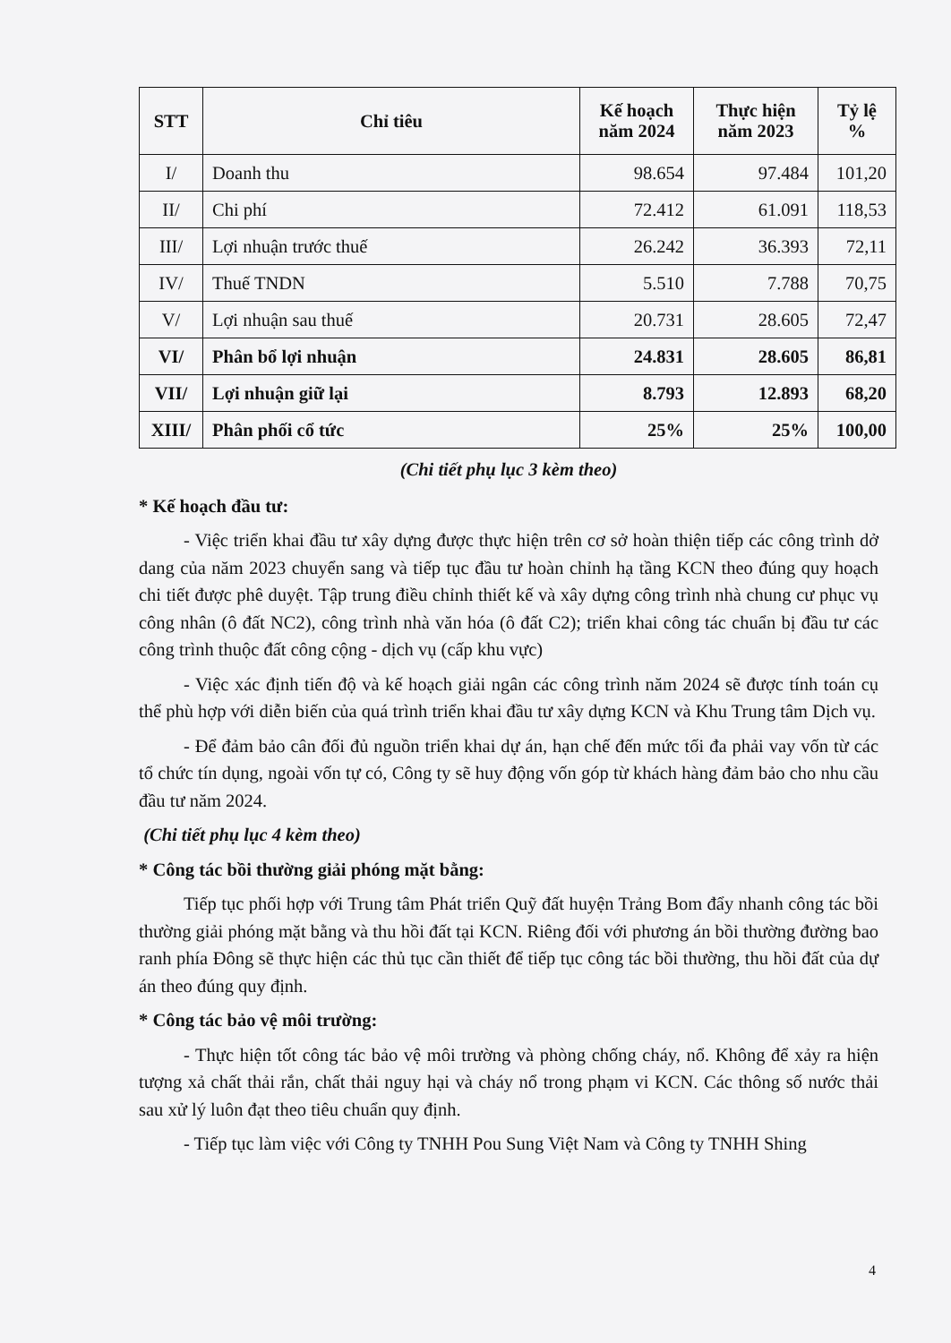| STT | Chỉ tiêu | Kế hoạch năm 2024 | Thực hiện năm 2023 | Tỷ lệ % |
| --- | --- | --- | --- | --- |
| I/ | Doanh thu | 98.654 | 97.484 | 101,20 |
| II/ | Chi phí | 72.412 | 61.091 | 118,53 |
| III/ | Lợi nhuận trước thuế | 26.242 | 36.393 | 72,11 |
| IV/ | Thuế TNDN | 5.510 | 7.788 | 70,75 |
| V/ | Lợi nhuận sau thuế | 20.731 | 28.605 | 72,47 |
| VI/ | Phân bổ lợi nhuận | 24.831 | 28.605 | 86,81 |
| VII/ | Lợi nhuận giữ lại | 8.793 | 12.893 | 68,20 |
| XIII/ | Phân phối cổ tức | 25% | 25% | 100,00 |
(Chi tiết phụ lục 3 kèm theo)
* Kế hoạch đầu tư:
- Việc triển khai đầu tư xây dựng được thực hiện trên cơ sở hoàn thiện tiếp các công trình dở dang của năm 2023 chuyển sang và tiếp tục đầu tư hoàn chỉnh hạ tầng KCN theo đúng quy hoạch chi tiết được phê duyệt. Tập trung điều chỉnh thiết kế và xây dựng công trình nhà chung cư phục vụ công nhân (ô đất NC2), công trình nhà văn hóa (ô đất C2); triển khai công tác chuẩn bị đầu tư các công trình thuộc đất công cộng - dịch vụ (cấp khu vực)
- Việc xác định tiến độ và kế hoạch giải ngân các công trình năm 2024 sẽ được tính toán cụ thể phù hợp với diễn biến của quá trình triển khai đầu tư xây dựng KCN và Khu Trung tâm Dịch vụ.
- Để đảm bảo cân đối đủ nguồn triển khai dự án, hạn chế đến mức tối đa phải vay vốn từ các tổ chức tín dụng, ngoài vốn tự có, Công ty sẽ huy động vốn góp từ khách hàng đảm bảo cho nhu cầu đầu tư năm 2024.
(Chi tiết phụ lục 4 kèm theo)
* Công tác bồi thường giải phóng mặt bằng:
Tiếp tục phối hợp với Trung tâm Phát triển Quỹ đất huyện Trảng Bom đẩy nhanh công tác bồi thường giải phóng mặt bằng và thu hồi đất tại KCN. Riêng đối với phương án bồi thường đường bao ranh phía Đông sẽ thực hiện các thủ tục cần thiết để tiếp tục công tác bồi thường, thu hồi đất của dự án theo đúng quy định.
* Công tác bảo vệ môi trường:
- Thực hiện tốt công tác bảo vệ môi trường và phòng chống cháy, nổ. Không để xảy ra hiện tượng xả chất thải rắn, chất thải nguy hại và cháy nổ trong phạm vi KCN. Các thông số nước thải sau xử lý luôn đạt theo tiêu chuẩn quy định.
- Tiếp tục làm việc với Công ty TNHH Pou Sung Việt Nam và Công ty TNHH Shing
4